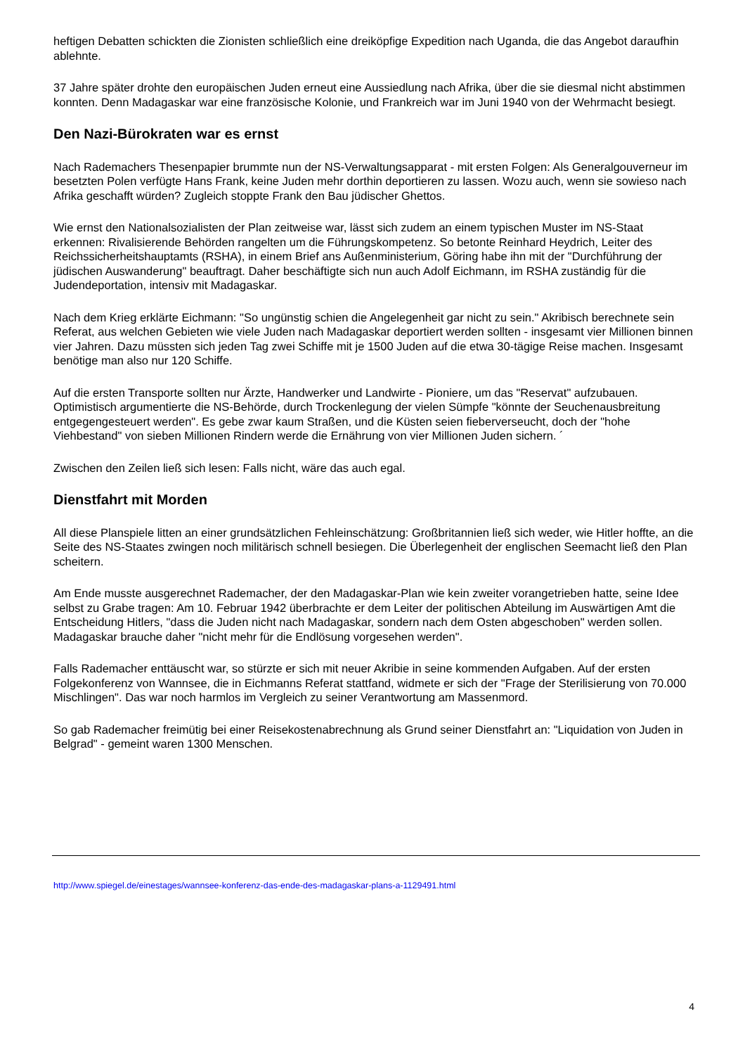heftigen Debatten schickten die Zionisten schließlich eine dreiköpfige Expedition nach Uganda, die das Angebot daraufhin ablehnte.
37 Jahre später drohte den europäischen Juden erneut eine Aussiedlung nach Afrika, über die sie diesmal nicht abstimmen konnten. Denn Madagaskar war eine französische Kolonie, und Frankreich war im Juni 1940 von der Wehrmacht besiegt.
Den Nazi-Bürokraten war es ernst
Nach Rademachers Thesenpapier brummte nun der NS-Verwaltungsapparat - mit ersten Folgen: Als Generalgouverneur im besetzten Polen verfügte Hans Frank, keine Juden mehr dorthin deportieren zu lassen. Wozu auch, wenn sie sowieso nach Afrika geschafft würden? Zugleich stoppte Frank den Bau jüdischer Ghettos.
Wie ernst den Nationalsozialisten der Plan zeitweise war, lässt sich zudem an einem typischen Muster im NS-Staat erkennen: Rivalisierende Behörden rangelten um die Führungskompetenz. So betonte Reinhard Heydrich, Leiter des Reichssicherheitshauptamts (RSHA), in einem Brief ans Außenministerium, Göring habe ihn mit der "Durchführung der jüdischen Auswanderung" beauftragt. Daher beschäftigte sich nun auch Adolf Eichmann, im RSHA zuständig für die Judendeportation, intensiv mit Madagaskar.
Nach dem Krieg erklärte Eichmann: "So ungünstig schien die Angelegenheit gar nicht zu sein." Akribisch berechnete sein Referat, aus welchen Gebieten wie viele Juden nach Madagaskar deportiert werden sollten - insgesamt vier Millionen binnen vier Jahren. Dazu müssten sich jeden Tag zwei Schiffe mit je 1500 Juden auf die etwa 30-tägige Reise machen. Insgesamt benötige man also nur 120 Schiffe.
Auf die ersten Transporte sollten nur Ärzte, Handwerker und Landwirte - Pioniere, um das "Reservat" aufzubauen. Optimistisch argumentierte die NS-Behörde, durch Trockenlegung der vielen Sümpfe "könnte der Seuchenausbreitung entgegengesteuert werden". Es gebe zwar kaum Straßen, und die Küsten seien fieberverseucht, doch der "hohe Viehbestand" von sieben Millionen Rindern werde die Ernährung von vier Millionen Juden sichern. ´
Zwischen den Zeilen ließ sich lesen: Falls nicht, wäre das auch egal.
Dienstfahrt mit Morden
All diese Planspiele litten an einer grundsätzlichen Fehleinschätzung: Großbritannien ließ sich weder, wie Hitler hoffte, an die Seite des NS-Staates zwingen noch militärisch schnell besiegen. Die Überlegenheit der englischen Seemacht ließ den Plan scheitern.
Am Ende musste ausgerechnet Rademacher, der den Madagaskar-Plan wie kein zweiter vorangetrieben hatte, seine Idee selbst zu Grabe tragen: Am 10. Februar 1942 überbrachte er dem Leiter der politischen Abteilung im Auswärtigen Amt die Entscheidung Hitlers, "dass die Juden nicht nach Madagaskar, sondern nach dem Osten abgeschoben" werden sollen. Madagaskar brauche daher "nicht mehr für die Endlösung vorgesehen werden".
Falls Rademacher enttäuscht war, so stürzte er sich mit neuer Akribie in seine kommenden Aufgaben. Auf der ersten Folgekonferenz von Wannsee, die in Eichmanns Referat stattfand, widmete er sich der "Frage der Sterilisierung von 70.000 Mischlingen". Das war noch harmlos im Vergleich zu seiner Verantwortung am Massenmord.
So gab Rademacher freimütig bei einer Reisekostenabrechnung als Grund seiner Dienstfahrt an: "Liquidation von Juden in Belgrad" - gemeint waren 1300 Menschen.
http://www.spiegel.de/einestages/wannsee-konferenz-das-ende-des-madagaskar-plans-a-1129491.html
4